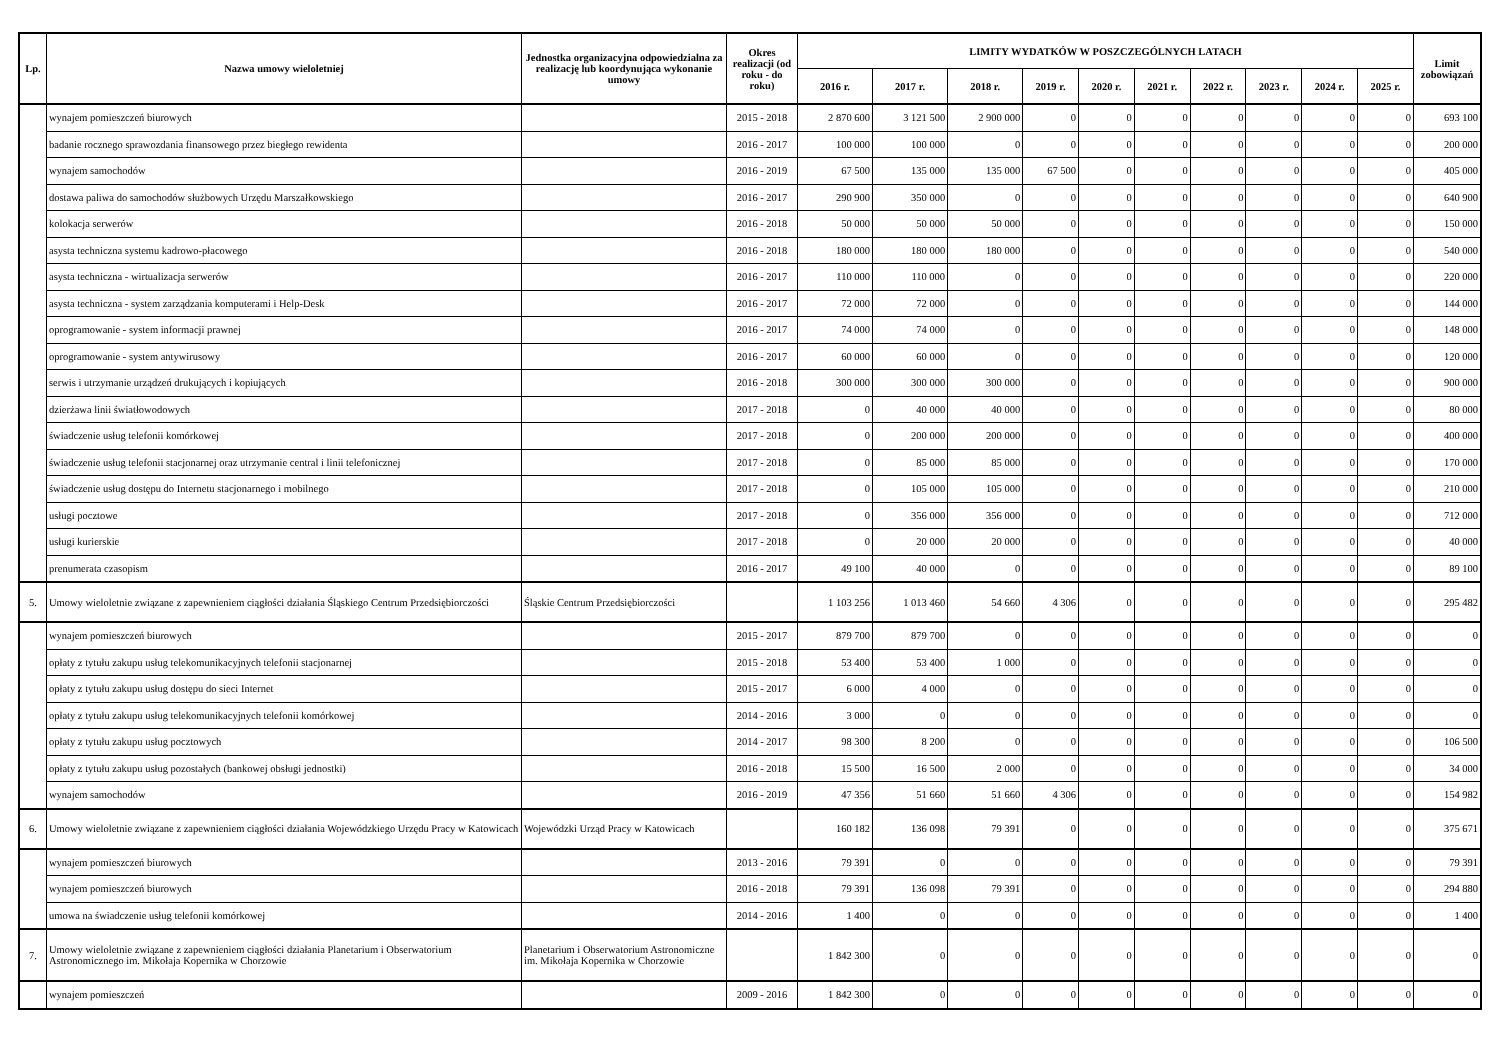| Lp. | Nazwa umowy wieloletniej | Jednostka organizacyjna odpowiedzialna za realizację lub koordynująca wykonanie umowy | Okres realizacji (od roku - do roku) | LIMITY WYDATKÓW W POSZCZEGÓLNYCH LATACH | | | | | | | | | | Limit zobowiązań |
| --- | --- | --- | --- | --- | --- | --- | --- | --- | --- | --- | --- | --- | --- | --- |
| | | | | 2016 r. | 2017 r. | 2018 r. | 2019 r. | 2020 r. | 2021 r. | 2022 r. | 2023 r. | 2024 r. | 2025 r. | |
| | wynajem pomieszczeń biurowych | | 2015 - 2018 | 2 870 600 | 3 121 500 | 2 900 000 | 0 | 0 | 0 | 0 | 0 | 0 | 0 | 693 100 |
| | badanie rocznego sprawozdania finansowego przez biegłego rewidenta | | 2016 - 2017 | 100 000 | 100 000 | 0 | 0 | 0 | 0 | 0 | 0 | 0 | 0 | 200 000 |
| | wynajem samochodów | | 2016 - 2019 | 67 500 | 135 000 | 135 000 | 67 500 | 0 | 0 | 0 | 0 | 0 | 0 | 405 000 |
| | dostawa paliwa do samochodów służbowych Urzędu Marszałkowskiego | | 2016 - 2017 | 290 900 | 350 000 | 0 | 0 | 0 | 0 | 0 | 0 | 0 | 0 | 640 900 |
| | kolokacja serwerów | | 2016 - 2018 | 50 000 | 50 000 | 50 000 | 0 | 0 | 0 | 0 | 0 | 0 | 0 | 150 000 |
| | asysta techniczna systemu kadrowo-płacowego | | 2016 - 2018 | 180 000 | 180 000 | 180 000 | 0 | 0 | 0 | 0 | 0 | 0 | 0 | 540 000 |
| | asysta techniczna - wirtualizacja serwerów | | 2016 - 2017 | 110 000 | 110 000 | 0 | 0 | 0 | 0 | 0 | 0 | 0 | 0 | 220 000 |
| | asysta techniczna - system zarządzania komputerami i Help-Desk | | 2016 - 2017 | 72 000 | 72 000 | 0 | 0 | 0 | 0 | 0 | 0 | 0 | 0 | 144 000 |
| | oprogramowanie - system informacji prawnej | | 2016 - 2017 | 74 000 | 74 000 | 0 | 0 | 0 | 0 | 0 | 0 | 0 | 0 | 148 000 |
| | oprogramowanie - system antywirusowy | | 2016 - 2017 | 60 000 | 60 000 | 0 | 0 | 0 | 0 | 0 | 0 | 0 | 0 | 120 000 |
| | serwis i utrzymanie urządzeń drukujących i kopiujących | | 2016 - 2018 | 300 000 | 300 000 | 300 000 | 0 | 0 | 0 | 0 | 0 | 0 | 0 | 900 000 |
| | dzierżawa linii światłowodowych | | 2017 - 2018 | 0 | 40 000 | 40 000 | 0 | 0 | 0 | 0 | 0 | 0 | 0 | 80 000 |
| | świadczenie usług telefonii komórkowej | | 2017 - 2018 | 0 | 200 000 | 200 000 | 0 | 0 | 0 | 0 | 0 | 0 | 0 | 400 000 |
| | świadczenie usług telefonii stacjonarnej oraz utrzymanie central i linii telefonicznej | | 2017 - 2018 | 0 | 85 000 | 85 000 | 0 | 0 | 0 | 0 | 0 | 0 | 0 | 170 000 |
| | świadczenie usług dostępu do Internetu stacjonarnego i mobilnego | | 2017 - 2018 | 0 | 105 000 | 105 000 | 0 | 0 | 0 | 0 | 0 | 0 | 0 | 210 000 |
| | usługi pocztowe | | 2017 - 2018 | 0 | 356 000 | 356 000 | 0 | 0 | 0 | 0 | 0 | 0 | 0 | 712 000 |
| | usługi kurierskie | | 2017 - 2018 | 0 | 20 000 | 20 000 | 0 | 0 | 0 | 0 | 0 | 0 | 0 | 40 000 |
| | prenumerata czasopism | | 2016 - 2017 | 49 100 | 40 000 | 0 | 0 | 0 | 0 | 0 | 0 | 0 | 0 | 89 100 |
| 5. | Umowy wieloletnie związane z zapewnieniem ciągłości działania Śląskiego Centrum Przedsiębiorczości | Śląskie Centrum Przedsiębiorczości | | 1 103 256 | 1 013 460 | 54 660 | 4 306 | 0 | 0 | 0 | 0 | 0 | 0 | 295 482 |
| | wynajem pomieszczeń biurowych | | 2015 - 2017 | 879 700 | 879 700 | 0 | 0 | 0 | 0 | 0 | 0 | 0 | 0 | 0 |
| | opłaty z tytułu zakupu usług telekomunikacyjnych telefonii stacjonarnej | | 2015 - 2018 | 53 400 | 53 400 | 1 000 | 0 | 0 | 0 | 0 | 0 | 0 | 0 | 0 |
| | opłaty z tytułu zakupu usług dostępu do sieci Internet | | 2015 - 2017 | 6 000 | 4 000 | 0 | 0 | 0 | 0 | 0 | 0 | 0 | 0 | 0 |
| | opłaty z tytułu zakupu usług telekomunikacyjnych telefonii komórkowej | | 2014 - 2016 | 3 000 | 0 | 0 | 0 | 0 | 0 | 0 | 0 | 0 | 0 | 0 |
| | opłaty z tytułu zakupu usług pocztowych | | 2014 - 2017 | 98 300 | 8 200 | 0 | 0 | 0 | 0 | 0 | 0 | 0 | 0 | 106 500 |
| | opłaty z tytułu zakupu usług pozostałych (bankowej obsługi jednostki) | | 2016 - 2018 | 15 500 | 16 500 | 2 000 | 0 | 0 | 0 | 0 | 0 | 0 | 0 | 34 000 |
| | wynajem samochodów | | 2016 - 2019 | 47 356 | 51 660 | 51 660 | 4 306 | 0 | 0 | 0 | 0 | 0 | 0 | 154 982 |
| 6. | Umowy wieloletnie związane z zapewnieniem ciągłości działania Wojewódzkiego Urzędu Pracy w Katowicach | Wojewódzki Urząd Pracy w Katowicach | | 160 182 | 136 098 | 79 391 | 0 | 0 | 0 | 0 | 0 | 0 | 0 | 375 671 |
| | wynajem pomieszczeń biurowych | | 2013 - 2016 | 79 391 | 0 | 0 | 0 | 0 | 0 | 0 | 0 | 0 | 0 | 79 391 |
| | wynajem pomieszczeń biurowych | | 2016 - 2018 | 79 391 | 136 098 | 79 391 | 0 | 0 | 0 | 0 | 0 | 0 | 0 | 294 880 |
| | umowa na świadczenie usług telefonii komórkowej | | 2014 - 2016 | 1 400 | 0 | 0 | 0 | 0 | 0 | 0 | 0 | 0 | 0 | 1 400 |
| 7. | Umowy wieloletnie związane z zapewnieniem ciągłości działania Planetarium i Obserwatorium Astronomicznego im. Mikołaja Kopernika w Chorzowie | Planetarium i Obserwatorium Astronomiczne im. Mikołaja Kopernika w Chorzowie | | 1 842 300 | 0 | 0 | 0 | 0 | 0 | 0 | 0 | 0 | 0 | 0 |
| | wynajem pomieszczeń | | 2009 - 2016 | 1 842 300 | 0 | 0 | 0 | 0 | 0 | 0 | 0 | 0 | 0 | 0 |